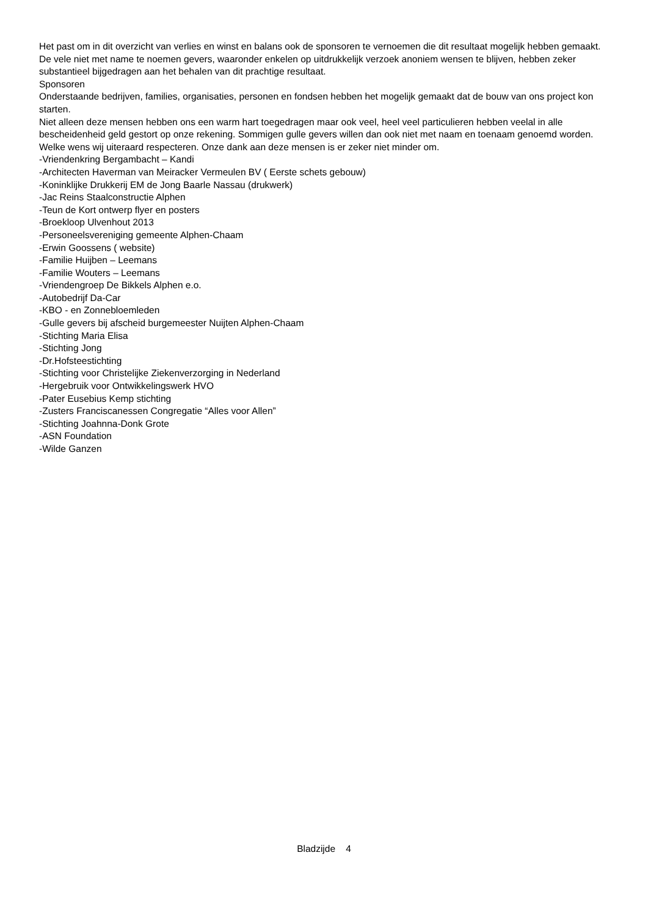Het past om in dit overzicht van verlies en winst en balans ook de sponsoren te vernoemen die dit resultaat mogelijk hebben gemaakt. De vele niet met name te noemen gevers, waaronder enkelen op uitdrukkelijk verzoek anoniem wensen te blijven, hebben zeker substantieel bijgedragen aan het behalen van dit prachtige resultaat.
Sponsoren
Onderstaande bedrijven, families, organisaties, personen en fondsen hebben het mogelijk gemaakt dat de bouw van ons project kon starten.
Niet alleen deze mensen hebben ons een warm hart toegedragen maar ook veel, heel veel particulieren hebben veelal in alle bescheidenheid geld gestort op onze rekening. Sommigen gulle gevers willen dan ook niet met naam en toenaam genoemd worden. Welke wens wij uiteraard respecteren. Onze dank aan deze mensen is er zeker niet minder om.
-Vriendenkring Bergambacht – Kandi
-Architecten Haverman van Meiracker Vermeulen BV ( Eerste schets gebouw)
-Koninklijke Drukkerij EM de Jong Baarle Nassau (drukwerk)
-Jac Reins Staalconstructie Alphen
-Teun de Kort ontwerp flyer en posters
-Broekloop Ulvenhout 2013
-Personeelsvereniging gemeente Alphen-Chaam
-Erwin Goossens ( website)
-Familie Huijben – Leemans
-Familie Wouters – Leemans
-Vriendengroep De Bikkels Alphen e.o.
-Autobedrijf Da-Car
-KBO - en Zonnebloemleden
-Gulle gevers bij afscheid burgemeester Nuijten Alphen-Chaam
-Stichting Maria Elisa
-Stichting Jong
-Dr.Hofsteestichting
-Stichting voor Christelijke Ziekenverzorging in Nederland
-Hergebruik voor Ontwikkelingswerk HVO
-Pater Eusebius Kemp stichting
-Zusters Franciscanessen Congregatie “Alles voor Allen”
-Stichting Joahnna-Donk Grote
-ASN Foundation
-Wilde Ganzen
Bladzijde 4